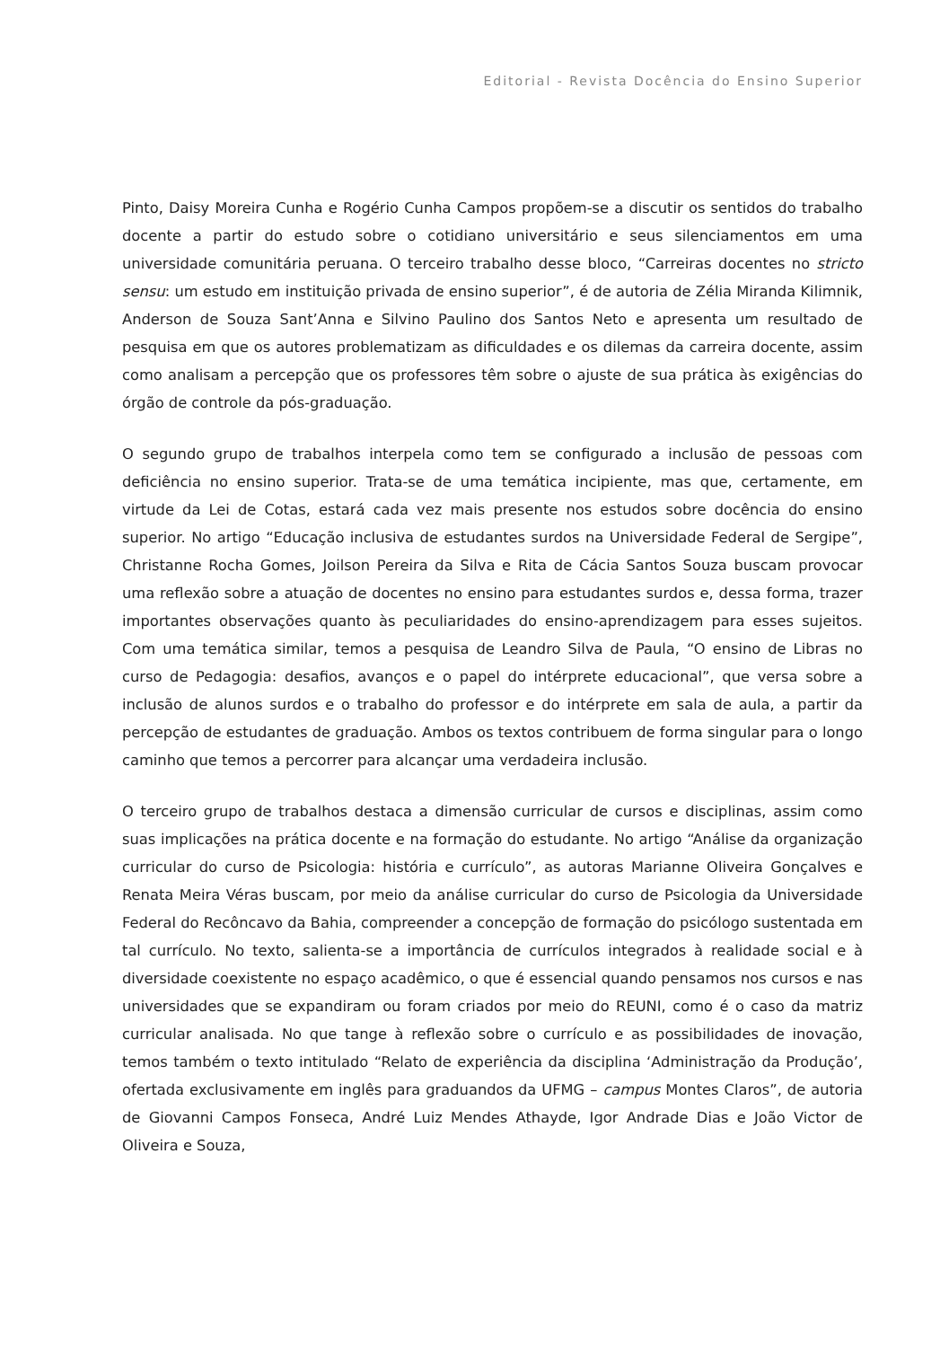Editorial - Revista Docência do Ensino Superior
Pinto, Daisy Moreira Cunha e Rogério Cunha Campos propõem-se a discutir os sentidos do trabalho docente a partir do estudo sobre o cotidiano universitário e seus silenciamentos em uma universidade comunitária peruana. O terceiro trabalho desse bloco, “Carreiras docentes no stricto sensu: um estudo em instituição privada de ensino superior”, é de autoria de Zélia Miranda Kilimnik, Anderson de Souza Sant’Anna e Silvino Paulino dos Santos Neto e apresenta um resultado de pesquisa em que os autores problematizam as dificuldades e os dilemas da carreira docente, assim como analisam a percepção que os professores têm sobre o ajuste de sua prática às exigências do órgão de controle da pós-graduação.
O segundo grupo de trabalhos interpela como tem se configurado a inclusão de pessoas com deficiência no ensino superior. Trata-se de uma temática incipiente, mas que, certamente, em virtude da Lei de Cotas, estará cada vez mais presente nos estudos sobre docência do ensino superior. No artigo “Educação inclusiva de estudantes surdos na Universidade Federal de Sergipe”, Christanne Rocha Gomes, Joilson Pereira da Silva e Rita de Cácia Santos Souza buscam provocar uma reflexão sobre a atuação de docentes no ensino para estudantes surdos e, dessa forma, trazer importantes observações quanto às peculiaridades do ensino-aprendizagem para esses sujeitos. Com uma temática similar, temos a pesquisa de Leandro Silva de Paula, “O ensino de Libras no curso de Pedagogia: desafios, avanços e o papel do intérprete educacional”, que versa sobre a inclusão de alunos surdos e o trabalho do professor e do intérprete em sala de aula, a partir da percepção de estudantes de graduação. Ambos os textos contribuem de forma singular para o longo caminho que temos a percorrer para alcançar uma verdadeira inclusão.
O terceiro grupo de trabalhos destaca a dimensão curricular de cursos e disciplinas, assim como suas implicações na prática docente e na formação do estudante. No artigo “Análise da organização curricular do curso de Psicologia: história e currículo”, as autoras Marianne Oliveira Gonçalves e Renata Meira Véras buscam, por meio da análise curricular do curso de Psicologia da Universidade Federal do Recôncavo da Bahia, compreender a concepção de formação do psicólogo sustentada em tal currículo. No texto, salienta-se a importância de currículos integrados à realidade social e à diversidade coexistente no espaço acadêmico, o que é essencial quando pensamos nos cursos e nas universidades que se expandiram ou foram criados por meio do REUNI, como é o caso da matriz curricular analisada. No que tange à reflexão sobre o currículo e as possibilidades de inovação, temos também o texto intitulado “Relato de experiência da disciplina ‘Administração da Produção’, ofertada exclusivamente em inglês para graduandos da UFMG – campus Montes Claros”, de autoria de Giovanni Campos Fonseca, André Luiz Mendes Athayde, Igor Andrade Dias e João Victor de Oliveira e Souza,